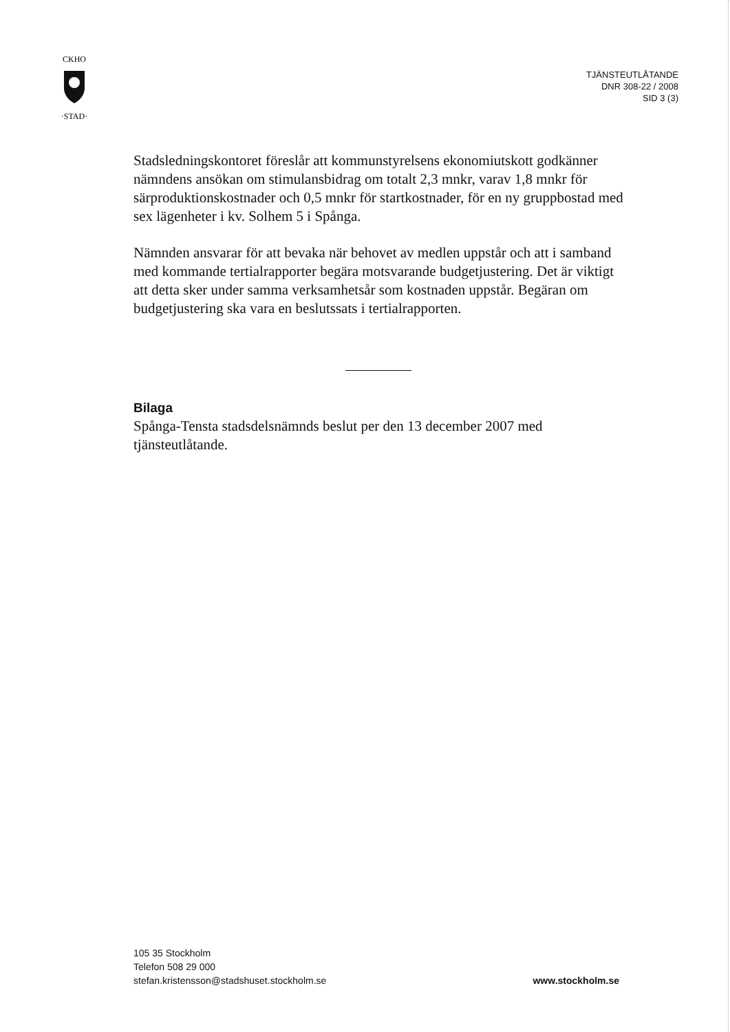CKHO
·STAD·
TJÄNSTEUTLÅTANDE
DNR 308-22 / 2008
SID 3 (3)
Stadsledningskontoret föreslår att kommunstyrelsens ekonomiutskott godkänner nämndens ansökan om stimulansbidrag om totalt 2,3 mnkr, varav 1,8 mnkr för särproduktionskostnader och 0,5 mnkr för startkostnader, för en ny gruppbostad med sex lägenheter i kv. Solhem 5 i Spånga.
Nämnden ansvarar för att bevaka när behovet av medlen uppstår och att i samband med kommande tertialrapporter begära motsvarande budgetjustering. Det är viktigt att detta sker under samma verksamhetsår som kostnaden uppstår. Begäran om budgetjustering ska vara en beslutssats i tertialrapporten.
Bilaga
Spånga-Tensta stadsdelsnämnds beslut per den 13 december 2007 med tjänsteutlåtande.
105 35 Stockholm
Telefon 508 29 000
stefan.kristensson@stadshuset.stockholm.se
www.stockholm.se